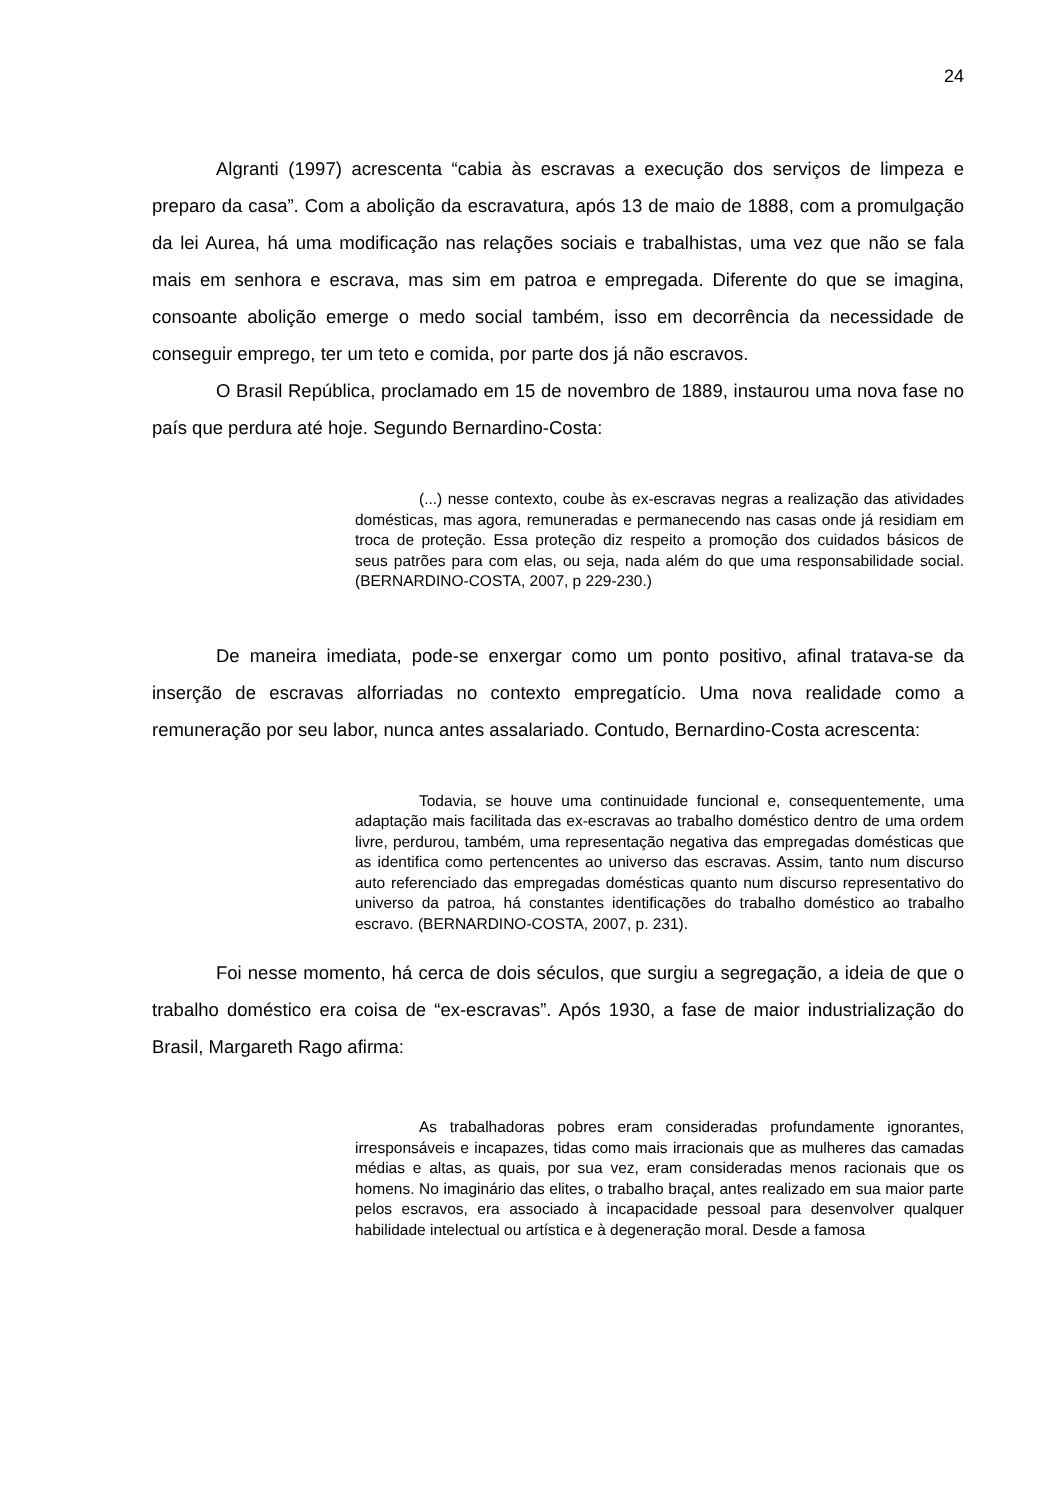24
Algranti (1997) acrescenta “cabia às escravas a execução dos serviços de limpeza e preparo da casa”. Com a abolição da escravatura, após 13 de maio de 1888, com a promulgação da lei Aurea, há uma modificação nas relações sociais e trabalhistas, uma vez que não se fala mais em senhora e escrava, mas sim em patroa e empregada. Diferente do que se imagina, consoante abolição emerge o medo social também, isso em decorrência da necessidade de conseguir emprego, ter um teto e comida, por parte dos já não escravos.
O Brasil República, proclamado em 15 de novembro de 1889, instaurou uma nova fase no país que perdura até hoje. Segundo Bernardino-Costa:
(...) nesse contexto, coube às ex-escravas negras a realização das atividades domésticas, mas agora, remuneradas e permanecendo nas casas onde já residiam em troca de proteção. Essa proteção diz respeito a promoção dos cuidados básicos de seus patrões para com elas, ou seja, nada além do que uma responsabilidade social. (BERNARDINO-COSTA, 2007, p 229-230.)
De maneira imediata, pode-se enxergar como um ponto positivo, afinal tratava-se da inserção de escravas alforriadas no contexto empregatício. Uma nova realidade como a remuneração por seu labor, nunca antes assalariado. Contudo, Bernardino-Costa acrescenta:
Todavia, se houve uma continuidade funcional e, consequentemente, uma adaptação mais facilitada das ex-escravas ao trabalho doméstico dentro de uma ordem livre, perdurou, também, uma representação negativa das empregadas domésticas que as identifica como pertencentes ao universo das escravas. Assim, tanto num discurso auto referenciado das empregadas domésticas quanto num discurso representativo do universo da patroa, há constantes identificações do trabalho doméstico ao trabalho escravo. (BERNARDINO-COSTA, 2007, p. 231).
Foi nesse momento, há cerca de dois séculos, que surgiu a segregação, a ideia de que o trabalho doméstico era coisa de “ex-escravas”. Após 1930, a fase de maior industrialização do Brasil, Margareth Rago afirma:
As trabalhadoras pobres eram consideradas profundamente ignorantes, irresponsáveis e incapazes, tidas como mais irracionais que as mulheres das camadas médias e altas, as quais, por sua vez, eram consideradas menos racionais que os homens. No imaginário das elites, o trabalho braçal, antes realizado em sua maior parte pelos escravos, era associado à incapacidade pessoal para desenvolver qualquer habilidade intelectual ou artística e à degeneração moral. Desde a famosa